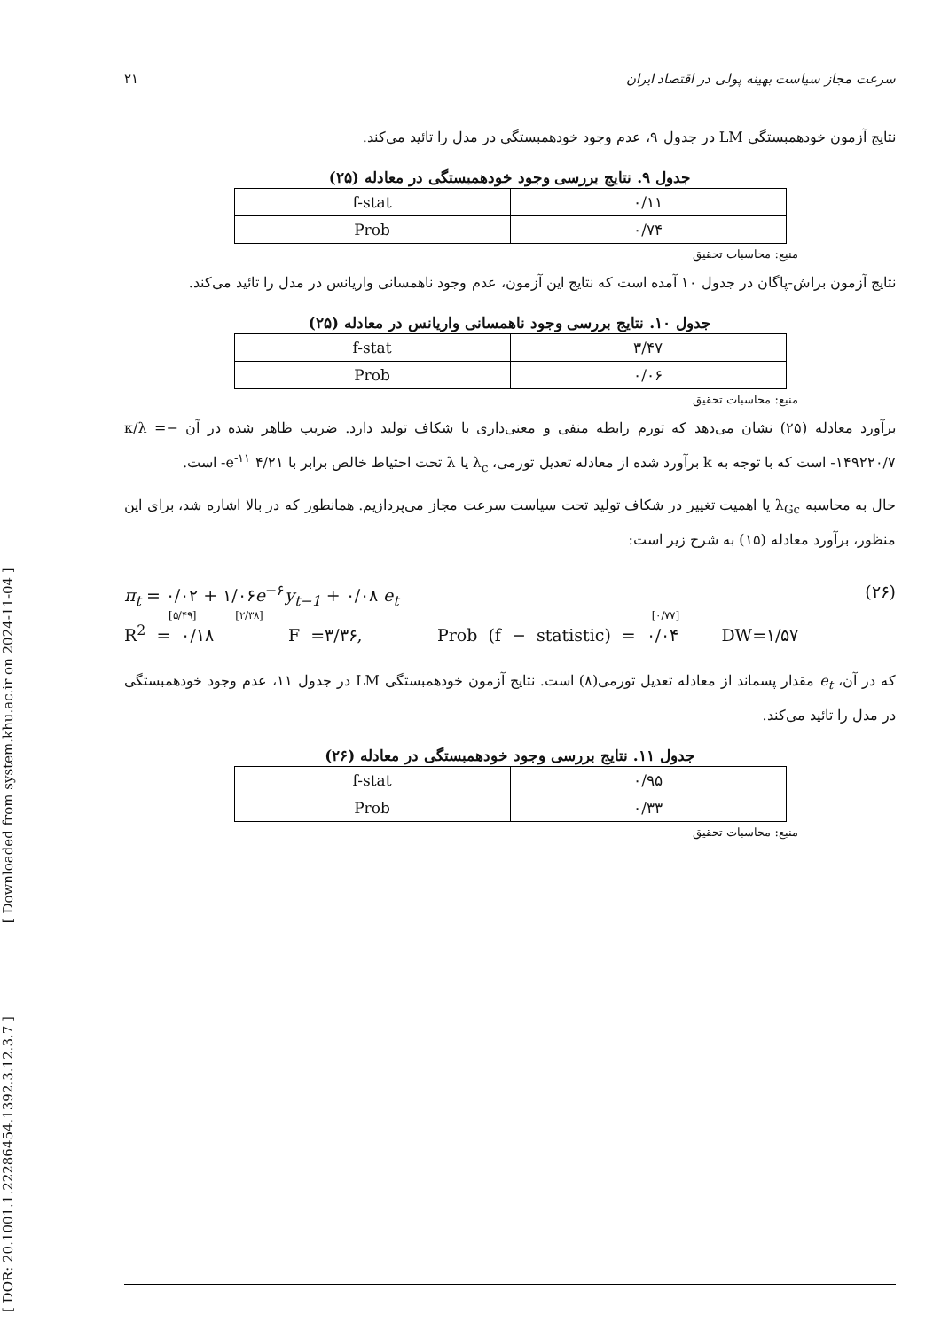[ DOR: 20.1001.1.22286454.1392.3.12.3.7 ] [ Downloaded from system.khu.ac.ir on 2024-11-04 ]
۲۱ سرعت مجاز سیاست بهینه پولی در اقتصاد ایران
نتایج آزمون خودهمبستگی LM در جدول ۹، عدم وجود خودهمبستگی در مدل را تائید می‌کند.
جدول ۹. نتایج بررسی وجود خودهمبستگی در معادله (۲۵)
| f-stat | ۰/۱۱ |
| Prob | ۰/۷۴ |
منبع: محاسبات تحقیق
نتایج آزمون براش-پاگان در جدول ۱۰ آمده است که نتایج این آزمون، عدم وجود ناهمسانی واریانس در مدل را تائید می‌کند.
جدول ۱۰. نتایج بررسی وجود ناهمسانی واریانس در معادله (۲۵)
| f-stat | ۳/۴۷ |
| Prob | ۰/۰۶ |
منبع: محاسبات تحقیق
برآورد معادله (۲۵) نشان می‌دهد که تورم رابطه منفی و معنی‌داری با شکاف تولید دارد. ضریب ظاهر شده در آن −κ/λ = -۱۴۹۲۲۰/۷ است که با توجه به k برآورد شده از معادله تعدیل تورمی، λ<sub>c</sub> یا λ تحت احتیاط خالص برابر با ۴/۲۱ e<sup>-۱۱</sup>- است.
حال به محاسبه λ<sub>Gc</sub> یا اهمیت تغییر در شکاف تولید تحت سیاست سرعت مجاز می‌پردازیم. همانطور که در بالا اشاره شد، برای این منظور، برآورد معادله (۱۵) به شرح زیر است:
π<sub>t</sub> = ۰/۰۲ + ۱/۰۶e<sup>−۶</sup>y<sub>t−1</sub> + ۰/۰۸ e<sub>t</sub> (۲۶)
[۵/۴۹] [۲/۳۸] [۰/۷۷]
R<sup>2</sup> = ۰/۱۸ F =۳/۳۶, Prob (f − statistic) = ۰/۰۴ DW=۱/۵۷
که در آن، e<sub>t</sub> مقدار پسماند از معادله تعدیل تورمی(۸) است. نتایج آزمون خودهمبستگی LM در جدول ۱۱، عدم وجود خودهمبستگی در مدل را تائید می‌کند.
جدول ۱۱. نتایج بررسی وجود خودهمبستگی در معادله (۲۶)
| f-stat | ۰/۹۵ |
| Prob | ۰/۳۳ |
منبع: محاسبات تحقیق